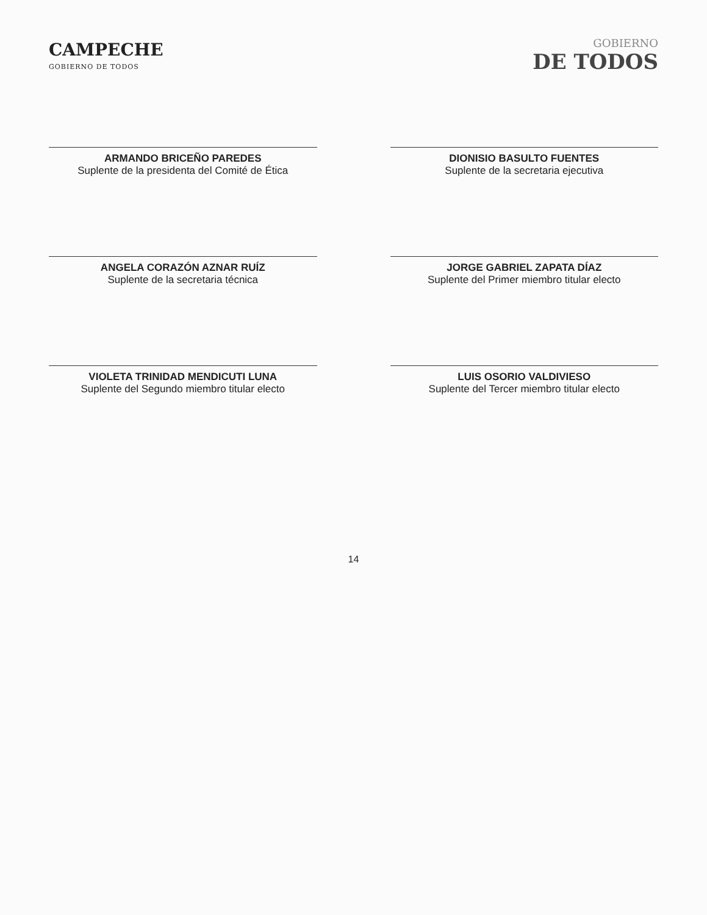CAMPECHE
GOBIERNO DE TODOS
GOBIERNO
DE TODOS
ARMANDO BRICEÑO PAREDES
Suplente de la presidenta del Comité de Ética
DIONISIO BASULTO FUENTES
Suplente de la secretaria ejecutiva
ANGELA CORAZÓN AZNAR RUÍZ
Suplente de la secretaria técnica
JORGE GABRIEL ZAPATA DÍAZ
Suplente del Primer miembro titular electo
VIOLETA TRINIDAD MENDICUTI LUNA
Suplente del Segundo miembro titular electo
LUIS OSORIO VALDIVIESO
Suplente del Tercer miembro titular electo
14